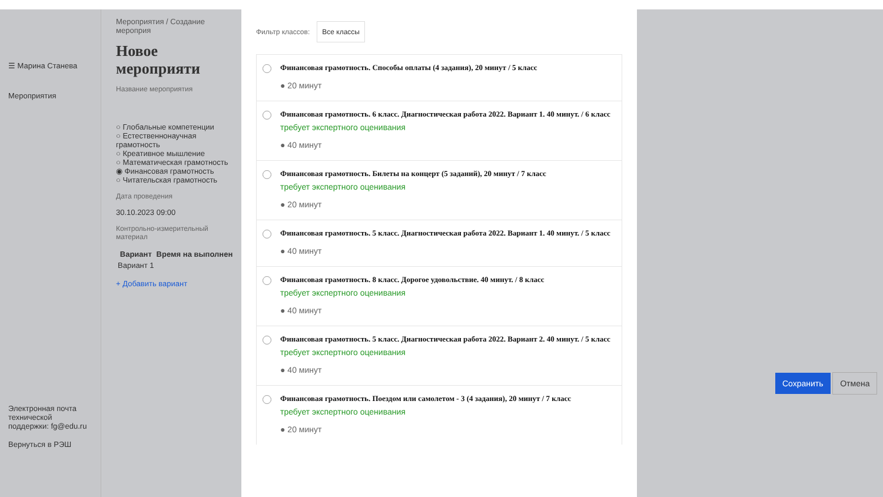☰ Марина Станева
Мероприятия
Электронная почта технической поддержки: fg@edu.ru
Вернуться в РЭШ
Мероприятия / Создание мероприя
Новое мероприяти
Название мероприятия
○ Глобальные компетенции
○ Естественнонаучная грамотность
○ Креативное мышление
○ Математическая грамотность
◉ Финансовая грамотность
○ Читательская грамотность
Дата проведения
30.10.2023 09:00
Контрольно-измерительный материал
| Вариант | Время на выполнен |
| --- | --- |
| Вариант 1 | |
+ Добавить вариант
Фильтр классов: Все классы
Финансовая грамотность. Способы оплаты (4 задания), 20 минут / 5 класс
● 20 минут
Финансовая грамотность. 6 класс. Диагностическая работа 2022. Вариант 1. 40 минут. / 6 класс
требует экспертного оценивания
● 40 минут
Финансовая грамотность. Билеты на концерт (5 заданий), 20 минут / 7 класс
требует экспертного оценивания
● 20 минут
Финансовая грамотность. 5 класс. Диагностическая работа 2022. Вариант 1. 40 минут. / 5 класс
● 40 минут
Финансовая грамотность. 8 класс. Дорогое удовольствие. 40 минут. / 8 класс
требует экспертного оценивания
● 40 минут
Финансовая грамотность. 5 класс. Диагностическая работа 2022. Вариант 2. 40 минут. / 5 класс
требует экспертного оценивания
● 40 минут
Финансовая грамотность. Поездом или самолетом - 3 (4 задания), 20 минут / 7 класс
требует экспертного оценивания
● 20 минут
Сохранить Отмена